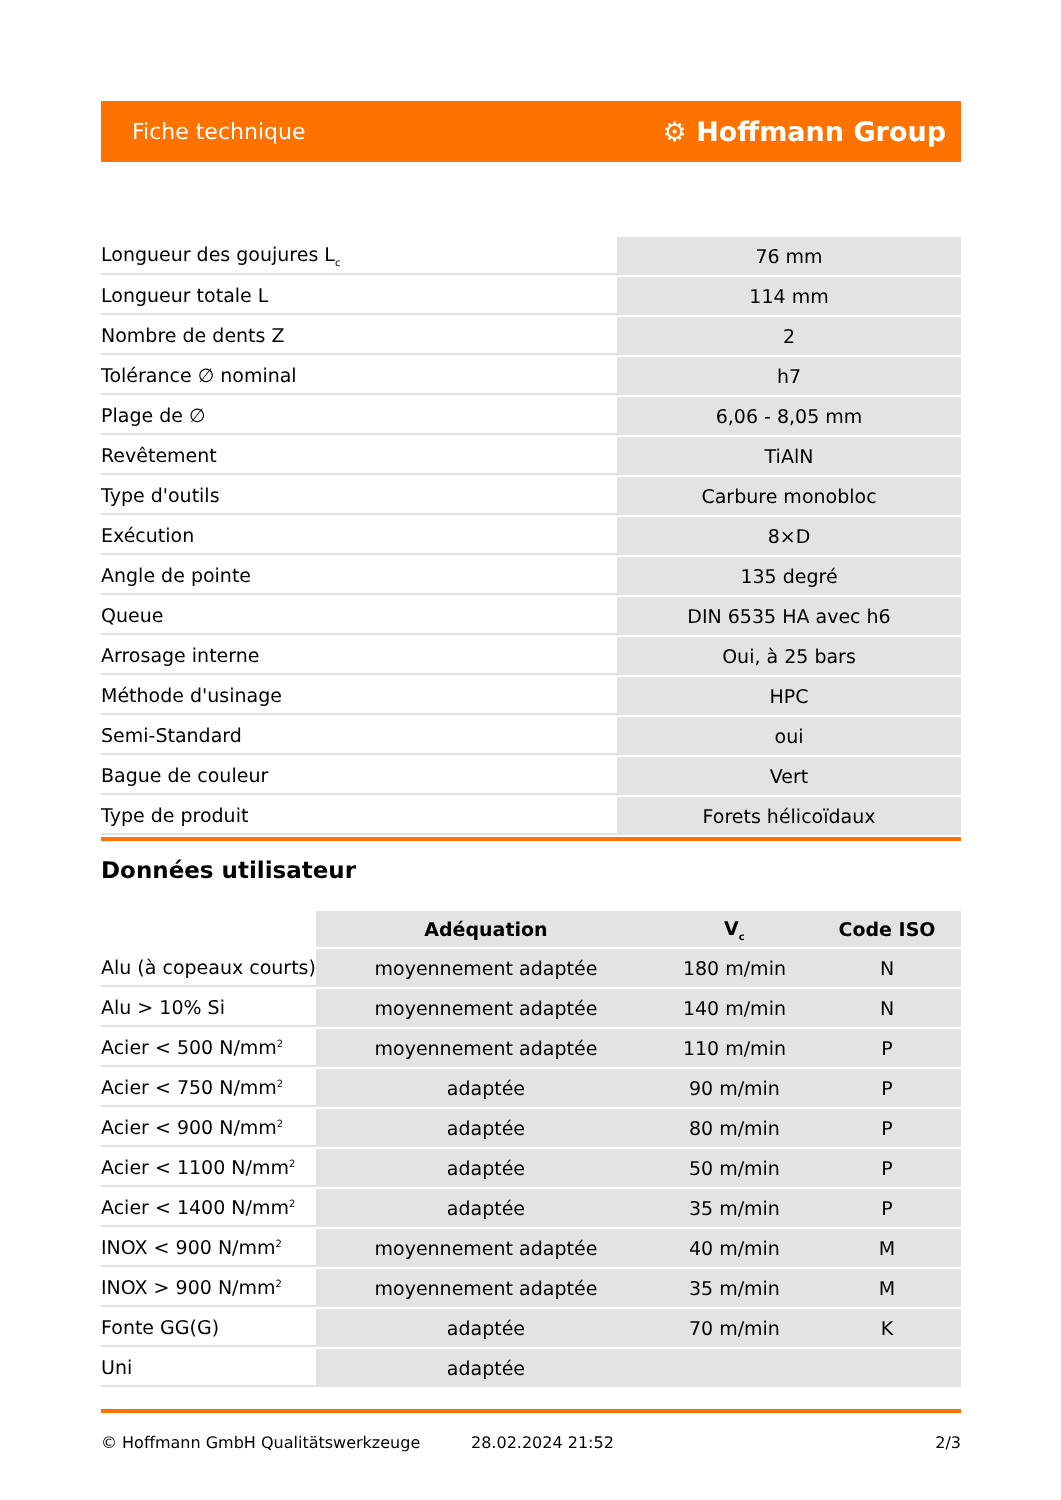Fiche technique ⚙ Hoffmann Group
| Longueur des goujures L<sub>c</sub> | 76 mm |
| Longueur totale L | 114 mm |
| Nombre de dents Z | 2 |
| Tolérance ∅ nominal | h7 |
| Plage de ∅ | 6,06 - 8,05 mm |
| Revêtement | TiAlN |
| Type d'outils | Carbure monobloc |
| Exécution | 8×D |
| Angle de pointe | 135 degré |
| Queue | DIN 6535 HA avec h6 |
| Arrosage interne | Oui, à 25 bars |
| Méthode d'usinage | HPC |
| Semi-Standard | oui |
| Bague de couleur | Vert |
| Type de produit | Forets hélicoïdaux |
Données utilisateur
| | Adéquation | V<sub>c</sub> | Code ISO |
| --- | --- | --- | --- |
| Alu (à copeaux courts) | moyennement adaptée | 180 m/min | N |
| Alu > 10% Si | moyennement adaptée | 140 m/min | N |
| Acier < 500 N/mm<sup>2</sup> | moyennement adaptée | 110 m/min | P |
| Acier < 750 N/mm<sup>2</sup> | adaptée | 90 m/min | P |
| Acier < 900 N/mm<sup>2</sup> | adaptée | 80 m/min | P |
| Acier < 1100 N/mm<sup>2</sup> | adaptée | 50 m/min | P |
| Acier < 1400 N/mm<sup>2</sup> | adaptée | 35 m/min | P |
| INOX < 900 N/mm<sup>2</sup> | moyennement adaptée | 40 m/min | M |
| INOX > 900 N/mm<sup>2</sup> | moyennement adaptée | 35 m/min | M |
| Fonte GG(G) | adaptée | 70 m/min | K |
| Uni | adaptée | | |
© Hoffmann GmbH Qualitätswerkzeuge 28.02.2024 21:52 2/3